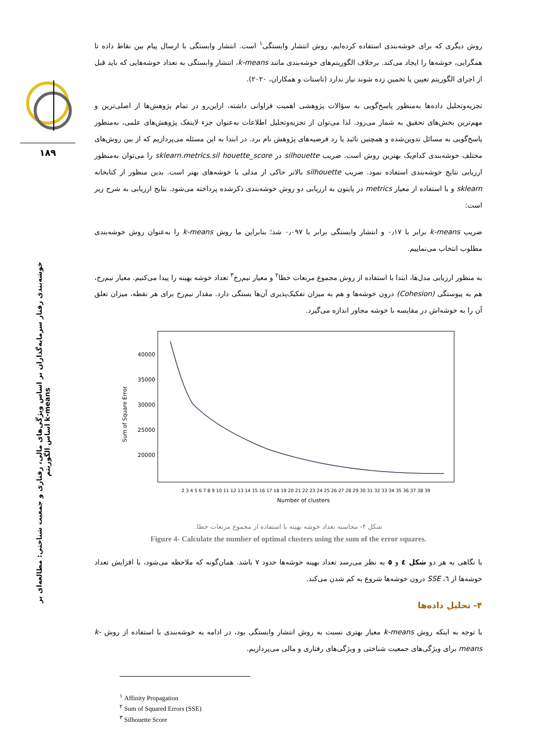۱۸۹
خوشه‌بندی رفتار سرمایه‌گذاران بر اساس ویژگی‌های مالی، رفتاری و جمعیت شناختی: مطالعه‌ای بر اساس الگوریتم k-means
روش دیگری که برای خوشه‌بندی استفاده کرده‌ایم، روش انتشار وابستگی<sup>۱</sup> است. انتشار وابستگی با ارسال پیام بین نقاط داده تا همگرایی، خوشه‌ها را ایجاد می‌کند. برخلاف الگوریتم‌های خوشه‌بندی مانند k-means، انتشار وابستگی به تعداد خوشه‌هایی که باید قبل از اجرای الگوریتم تعیین یا تخمین زده شوند نیاز ندارد (تاستات و همکاران، ۲۰۲۰).
تجزیه‌وتحلیل داده‌ها به‌منظور پاسخ‌گویی به سؤالات پژوهشی اهمیت فراوانی داشته، ازاین‌رو در تمام پژوهش‌ها از اصلی‌ترین و مهم‌ترین بخش‌های تحقیق به شمار می‌رود. لذا می‌توان از تجزیه‌وتحلیل اطلاعات به‌عنوان جزء لاینفک پژوهش‌های علمی، به‌منظور پاسخ‌گویی به مسائل تدوین‌شده و همچنین تائید یا رد فرضیه‌های پژوهش نام برد. در ابتدا به این مسئله می‌پردازیم که از بین روش‌های مختلف خوشه‌بندی کدام‌یک بهترین روش است. ضریب silhouette در sklearn.metrics.sil houette_score را می‌توان به‌منظور ارزیابی نتایج خوشه‌بندی استفاده نمود. ضریب silhouette بالاتر حاکی از مدلی با خوشه‌های بهتر است. بدین منظور از کتابخانه sklearn و با استفاده از معیار metrics در پایتون به ارزیابی دو روش خوشه‌بندی ذکرشده پرداخته می‌شود. نتایج ارزیابی به شرح زیر است:
ضریب k-means برابر با ۰٫۱۷ و انتشار وابستگی برابر با ۰٫۰۹۷ شد؛ بنابراین ما روش k-means را به‌عنوان روش خوشه‌بندی مطلوب انتخاب می‌نماییم.
به منظور ارزیابی مدل‌ها، ابتدا با استفاده از روش مجموع مربعات خطا<sup>۲</sup> و معیار نیم‌رخ<sup>۳</sup> تعداد خوشه بهینه را پیدا می‌کنیم. معیار نیم‌رخ، هم به پیوستگی (Cohesion) درون خوشه‌ها و هم به میزان تفکیک‌پذیری آن‌ها بستگی دارد. مقدار نیم‌رخ برای هر نقطه، میزان تعلق آن را به خوشه‌اش در مقایسه با خوشه مجاور اندازه می‌گیرد.
40000
35000
30000
25000
20000
Sum of Square Error
Number of clusters
2 3 4 5 6 7 8 9 10 11 12 13 14 15 16 17 18 19 20 21 22 23 24 25 26 27 28 29 30 31 32 33 34 35 36 37 38 39
شکل ۴- محاسبه تعداد خوشه بهینه با استفاده از مجموع مربعات خطا.
Figure 4- Calculate the number of optimal clusters using the sum of the error squares.
با نگاهی به هر دو شکل ٤ و ٥ به نظر می‌رسد تعداد بهینه خوشه‌ها حدود ۷ باشد. همان‌گونه که ملاحظه می‌شود، با افزایش تعداد خوشه‌ها از ٦، SSE درون خوشه‌ها شروع به کم شدن می‌کند.
۴- تحلیل داده‌ها
با توجه به اینکه روش k-means معیار بهتری نسبت به روش انتشار وابستگی بود، در ادامه به خوشه‌بندی با استفاده از روش k-means برای ویژگی‌های جمعیت شناختی و ویژگی‌های رفتاری و مالی می‌پردازیم.
<sup>۱</sup> Affinity Propagation
<sup>۲</sup> Sum of Squared Errors (SSE)
<sup>۳</sup> Silhouette Score